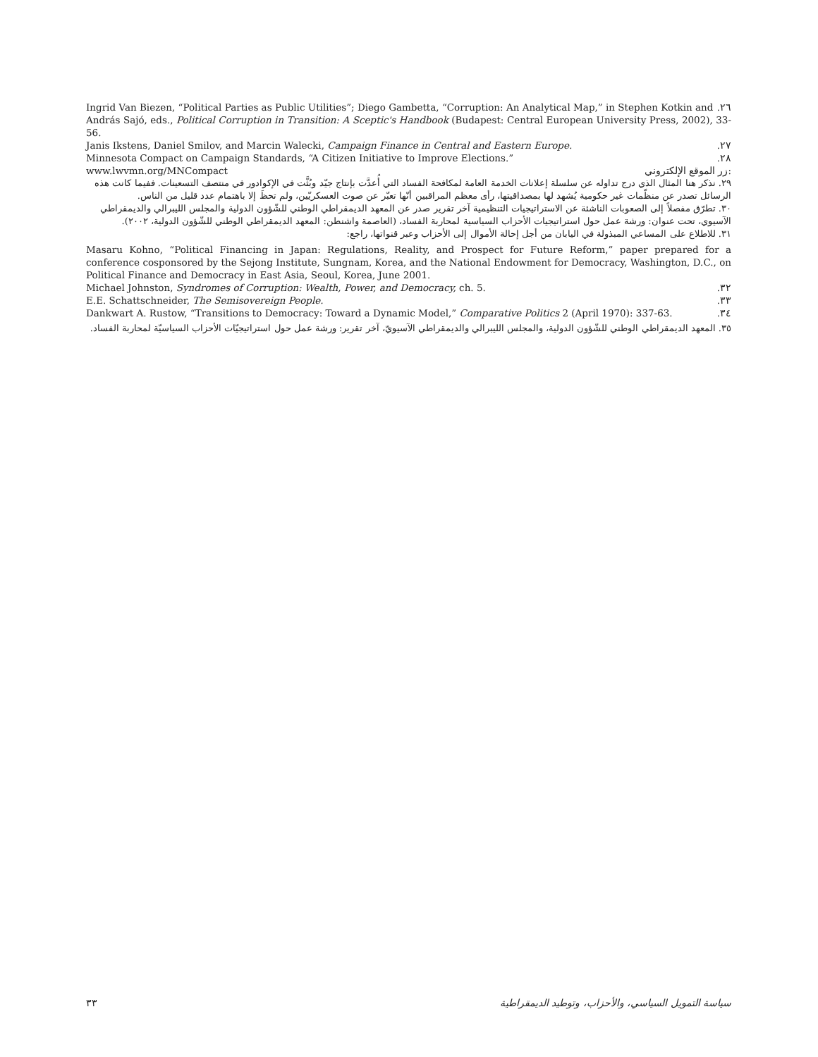Ingrid Van Biezen, “Political Parties as Public Utilities”; Diego Gambetta, “Corruption: An Analytical Map,” in Stephen Kotkin and.٢٦
András Sajó, eds., Political Corruption in Transition: A Sceptic's Handbook (Budapest: Central European University Press, 2002), 33-56.
Janis Ikstens, Daniel Smilov, and Marcin Walecki, Campaign Finance in Central and Eastern Europe..٢٧
Minnesota Compact on Campaign Standards, “A Citizen Initiative to Improve Elections.”.٢٨
www.lwvmn.org/MNCompact زر الموقع الإلكتروني:
٢٩. نذكر هنا المثال الذي درج تداوله عن سلسلة إعلانات الخدمة العامة لمكافحة الفساد التي أُعدَّت بإنتاج جيّد وبُثَّت في الإكوادور في منتصف التسعينات. ففيما كانت هذه الرسائل تصدر عن منظّمات غير حكومية يُشهد لها بمصداقيتها، رأى معظم المراقبين أنّها تعبّر عن صوت العسكريّين، ولم تحظَ إلا باهتمام عدد قليل من الناس.
٣٠. تطرّق مفصلاً إلى الصعوبات الناشئة عن الاستراتيجيات التنظيمية آخر تقرير صدر عن المعهد الديمقراطي الوطني للشّؤون الدولية والمجلس الليبرالي والديمقراطي الآسيوي، تحت عنوان: ورشة عمل حول استراتيجيات الأحزاب السياسية لمحاربة الفساد، (العاصمة واشنطن: المعهد الديمقراطي الوطني للشّؤون الدولية، ٢٠٠٢).
٣١. للاطلاع على المساعي المبذولة في اليابان من أجل إحالة الأموال إلى الأحزاب وعبر قنواتها، راجع:
Masaru Kohno, “Political Financing in Japan: Regulations, Reality, and Prospect for Future Reform,” paper prepared for a conference cosponsored by the Sejong Institute, Sungnam, Korea, and the National Endowment for Democracy, Washington, D.C., on Political Finance and Democracy in East Asia, Seoul, Korea, June 2001.
Michael Johnston, Syndromes of Corruption: Wealth, Power, and Democracy, ch. 5..٣٢
E.E. Schattschneider, The Semisovereign People..٣٣
Dankwart A. Rustow, “Transitions to Democracy: Toward a Dynamic Model,” Comparative Politics 2 (April 1970): 337-63..٣٤
٣٥. المعهد الديمقراطي الوطني للشّؤون الدولية، والمجلس الليبرالي والديمقراطي الآسيويّ، آخر تقرير: ورشة عمل حول استراتيجيّات الأحزاب السياسيّة لمحاربة الفساد.
٣٣ سياسة التمويل السياسي، والأحزاب، وتوطيد الديمقراطية